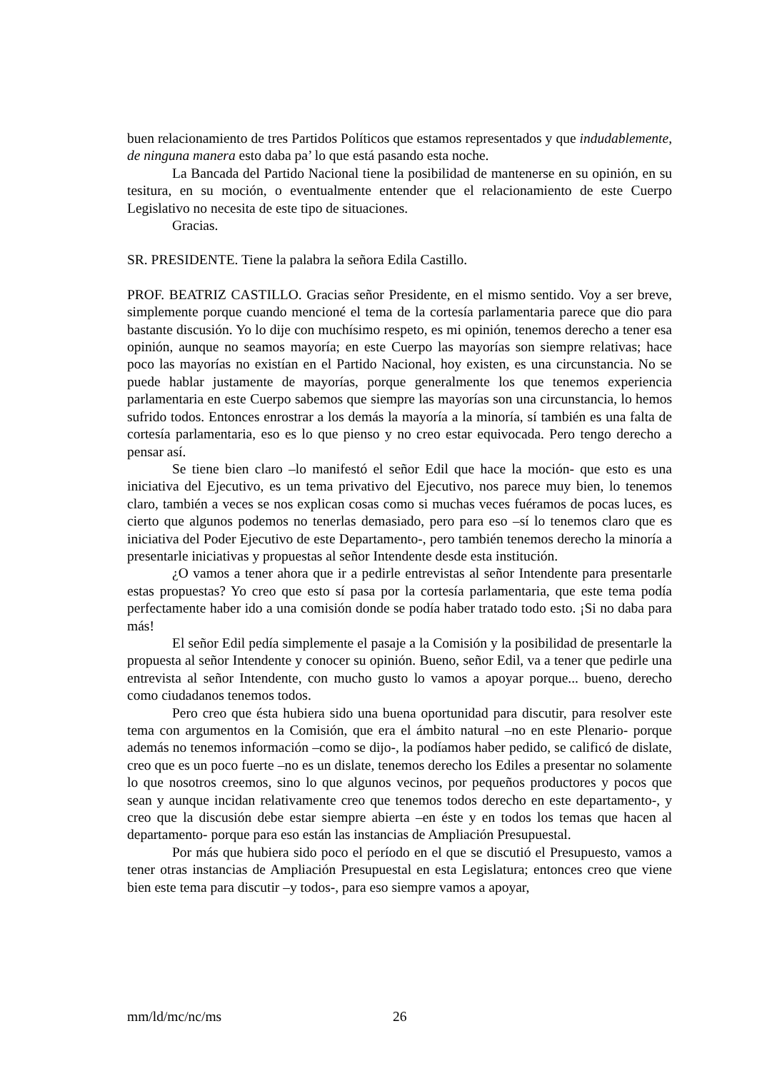buen relacionamiento de tres Partidos Políticos que estamos representados y que indudablemente, de ninguna manera esto daba pa’ lo que está pasando esta noche.
La Bancada del Partido Nacional tiene la posibilidad de mantenerse en su opinión, en su tesitura, en su moción, o eventualmente entender que el relacionamiento de este Cuerpo Legislativo no necesita de este tipo de situaciones.
Gracias.
SR. PRESIDENTE. Tiene la palabra la señora Edila Castillo.
PROF. BEATRIZ CASTILLO. Gracias señor Presidente, en el mismo sentido. Voy a ser breve, simplemente porque cuando mencioné el tema de la cortesía parlamentaria parece que dio para bastante discusión. Yo lo dije con muchísimo respeto, es mi opinión, tenemos derecho a tener esa opinión, aunque no seamos mayoría; en este Cuerpo las mayorías son siempre relativas; hace poco las mayorías no existían en el Partido Nacional, hoy existen, es una circunstancia. No se puede hablar justamente de mayorías, porque generalmente los que tenemos experiencia parlamentaria en este Cuerpo sabemos que siempre las mayorías son una circunstancia, lo hemos sufrido todos. Entonces enrostrar a los demás la mayoría a la minoría, sí también es una falta de cortesía parlamentaria, eso es lo que pienso y no creo estar equivocada. Pero tengo derecho a pensar así.
Se tiene bien claro –lo manifestó el señor Edil que hace la moción- que esto es una iniciativa del Ejecutivo, es un tema privativo del Ejecutivo, nos parece muy bien, lo tenemos claro, también a veces se nos explican cosas como si muchas veces fuéramos de pocas luces, es cierto que algunos podemos no tenerlas demasiado, pero para eso –sí lo tenemos claro que es iniciativa del Poder Ejecutivo de este Departamento-, pero también tenemos derecho la minoría a presentarle iniciativas y propuestas al señor Intendente desde esta institución.
¿O vamos a tener ahora que ir a pedirle entrevistas al señor Intendente para presentarle estas propuestas? Yo creo que esto sí pasa por la cortesía parlamentaria, que este tema podía perfectamente haber ido a una comisión donde se podía haber tratado todo esto. ¡Si no daba para más!
El señor Edil pedía simplemente el pasaje a la Comisión y la posibilidad de presentarle la propuesta al señor Intendente y conocer su opinión. Bueno, señor Edil, va a tener que pedirle una entrevista al señor Intendente, con mucho gusto lo vamos a apoyar porque... bueno, derecho como ciudadanos tenemos todos.
Pero creo que ésta hubiera sido una buena oportunidad para discutir, para resolver este tema con argumentos en la Comisión, que era el ámbito natural –no en este Plenario- porque además no tenemos información –como se dijo-, la podíamos haber pedido, se calificó de dislate, creo que es un poco fuerte –no es un dislate, tenemos derecho los Ediles a presentar no solamente lo que nosotros creemos, sino lo que algunos vecinos, por pequeños productores y pocos que sean y aunque incidan relativamente creo que tenemos todos derecho en este departamento-, y creo que la discusión debe estar siempre abierta –en éste y en todos los temas que hacen al departamento- porque para eso están las instancias de Ampliación Presupuestal.
Por más que hubiera sido poco el período en el que se discutió el Presupuesto, vamos a tener otras instancias de Ampliación Presupuestal en esta Legislatura; entonces creo que viene bien este tema para discutir –y todos-, para eso siempre vamos a apoyar,
mm/ld/mc/nc/ms 26